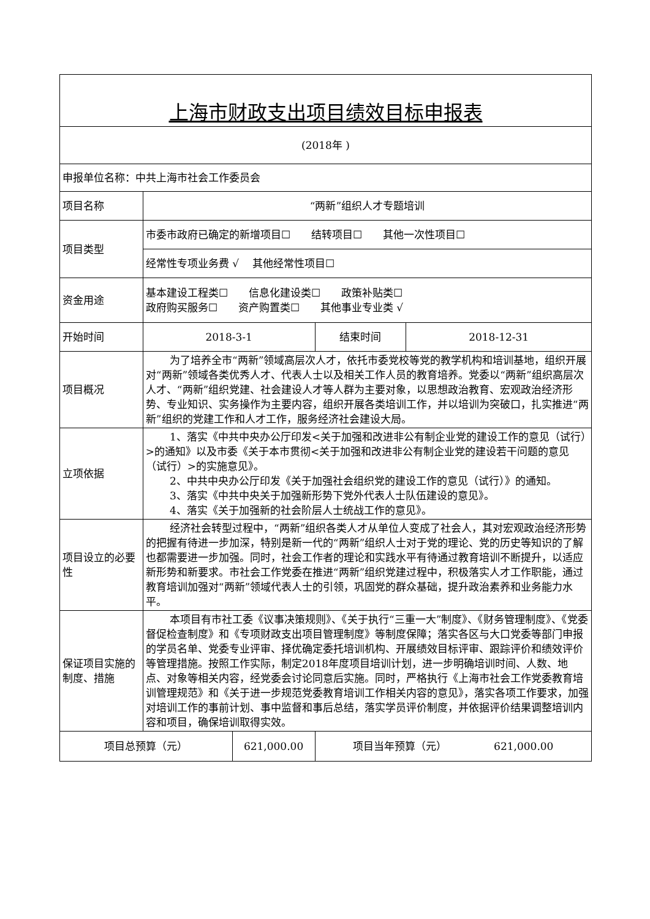| 上海市财政支出项目绩效目标申报表 | | | | |
| (2018年 ) | | | | |
| 申报单位名称：中共上海市社会工作委员会 | | | | |
| 项目名称 | “两新”组织人才专题培训 | | | |
| 项目类型 | 市委市政府已确定的新增项目☐ 结转项目☐ 其他一次性项目☐ | | | |
| | 经常性专项业务费 √ 其他经常性项目☐ | | | |
| 资金用途 | 基本建设工程类☐ 信息化建设类☐ 政策补贴类☐ 政府购买服务☐ 资产购置类☐ 其他事业专业类 √ | | | |
| 开始时间 | 2018-3-1 | | 结束时间 | 2018-12-31 |
| 项目概况 | 为了培养全市“两新”领域高层次人才，依托市委党校等党的教学机构和培训基地，组织开展对“两新”领域各类优秀人才、代表人士以及相关工作人员的教育培养。党委以“两新”组织高层次人才、“两新”组织党建、社会建设人才等人群为主要对象，以思想政治教育、宏观政治经济形势、专业知识、实务操作为主要内容，组织开展各类培训工作，并以培训为突破口，扎实推进“两新”组织的党建工作和人才工作，服务经济社会建设大局。 | | | |
| 立项依据 | 1、落实《中共中央办公厅印发<关于加强和改进非公有制企业党的建设工作的意见（试行）>的通知》以及市委《关于本市贯彻<关于加强和改进非公有制企业党的建设若干问题的意见（试行）>的实施意见》。 2、中共中央办公厅印发《关于加强社会组织党的建设工作的意见（试行）》的通知。 3、落实《中共中央关于加强新形势下党外代表人士队伍建设的意见》。 4、落实《关于加强新的社会阶层人士统战工作的意见》。 | | | |
| 项目设立的必要性 | 经济社会转型过程中，“两新”组织各类人才从单位人变成了社会人，其对宏观政治经济形势的把握有待进一步加深，特别是新一代的“两新”组织人士对于党的理论、党的历史等知识的了解也都需要进一步加强。同时，社会工作者的理论和实践水平有待通过教育培训不断提升，以适应新形势和新要求。市社会工作党委在推进“两新”组织党建过程中，积极落实人才工作职能，通过教育培训加强对“两新”领域代表人士的引领，巩固党的群众基础，提升政治素养和业务能力水平。 | | | |
| 保证项目实施的制度、措施 | 本项目有市社工委《议事决策规则》、《关于执行“三重一大”制度》、《财务管理制度》、《党委督促检查制度》和《专项财政支出项目管理制度》等制度保障；落实各区与大口党委等部门申报的学员名单、党委专业评审、择优确定委托培训机构、开展绩效目标评审、跟踪评价和绩效评价等管理措施。按照工作实际，制定2018年度项目培训计划，进一步明确培训时间、人数、地点、对象等相关内容，经党委会讨论同意后实施。同时，严格执行《上海市社会工作党委教育培训管理规范》和《关于进一步规范党委教育培训工作相关内容的意见》，落实各项工作要求，加强对培训工作的事前计划、事中监督和事后总结，落实学员评价制度，并依据评价结果调整培训内容和项目，确保培训取得实效。 | | | |
| 项目总预算（元） | | 621,000.00 | 项目当年预算（元） 621,000.00 | |